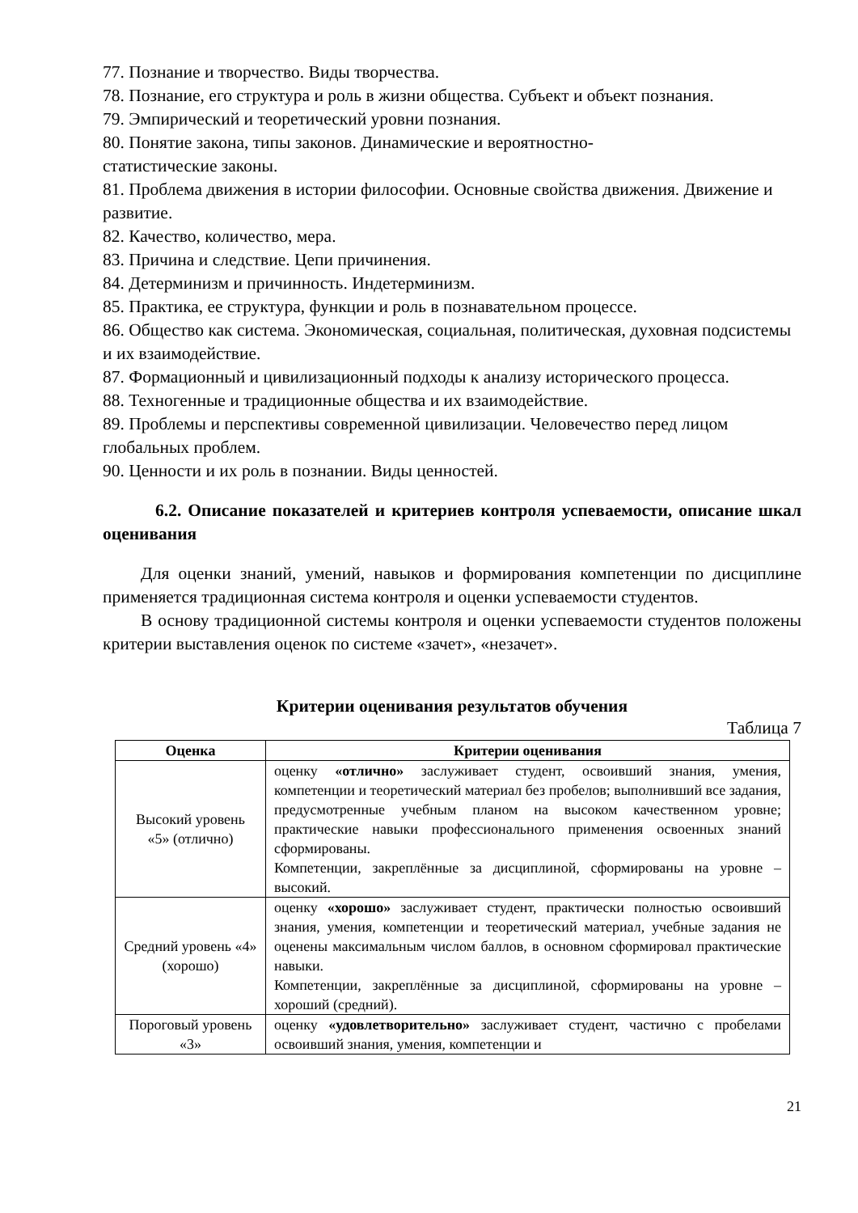77. Познание и творчество. Виды творчества.
78. Познание, его структура и роль в жизни общества. Субъект и объект познания.
79. Эмпирический и теоретический уровни познания.
80. Понятие закона, типы законов. Динамические и вероятностно-
статистические законы.
81. Проблема движения в истории философии. Основные свойства движения. Движение и развитие.
82. Качество, количество, мера.
83. Причина и следствие. Цепи причинения.
84. Детерминизм и причинность. Индетерминизм.
85. Практика, ее структура, функции и роль в познавательном процессе.
86. Общество как система. Экономическая, социальная, политическая, духовная подсистемы и их взаимодействие.
87. Формационный и цивилизационный подходы к анализу исторического процесса.
88. Техногенные и традиционные общества и их взаимодействие.
89. Проблемы и перспективы современной цивилизации. Человечество перед лицом глобальных проблем.
90. Ценности и их роль в познании. Виды ценностей.
6.2. Описание показателей и критериев контроля успеваемости, описание шкал оценивания
Для оценки знаний, умений, навыков и формирования компетенции по дисциплине применяется традиционная система контроля и оценки успеваемости студентов.
В основу традиционной системы контроля и оценки успеваемости студентов положены критерии выставления оценок по системе «зачет», «незачет».
Критерии оценивания результатов обучения
Таблица 7
| Оценка | Критерии оценивания |
| --- | --- |
| Высокий уровень «5» (отлично) | оценку «отлично» заслуживает студент, освоивший знания, умения, компетенции и теоретический материал без пробелов; выполнивший все задания, предусмотренные учебным планом на высоком качественном уровне; практические навыки профессионального применения освоенных знаний сформированы. Компетенции, закреплённые за дисциплиной, сформированы на уровне – высокий. |
| Средний уровень «4» (хорошо) | оценку «хорошо» заслуживает студент, практически полностью освоивший знания, умения, компетенции и теоретический материал, учебные задания не оценены максимальным числом баллов, в основном сформировал практические навыки. Компетенции, закреплённые за дисциплиной, сформированы на уровне – хороший (средний). |
| Пороговый уровень «3» | оценку «удовлетворительно» заслуживает студент, частично с пробелами освоивший знания, умения, компетенции и |
21